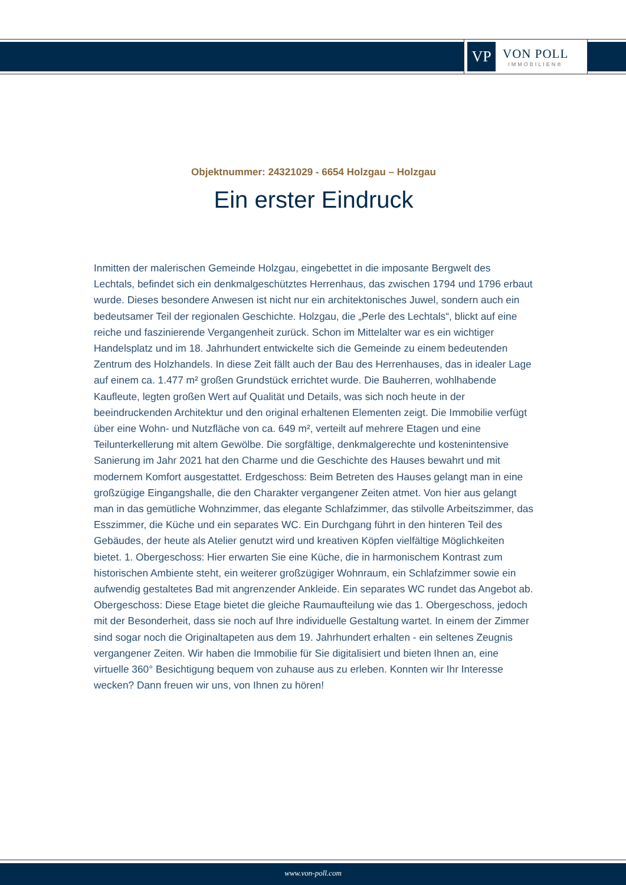VP
VON POLL
IMMOBILIEN®
Objektnummer: 24321029 - 6654 Holzgau – Holzgau
Ein erster Eindruck
Inmitten der malerischen Gemeinde Holzgau, eingebettet in die imposante Bergwelt des Lechtals, befindet sich ein denkmalgeschütztes Herrenhaus, das zwischen 1794 und 1796 erbaut wurde. Dieses besondere Anwesen ist nicht nur ein architektonisches Juwel, sondern auch ein bedeutsamer Teil der regionalen Geschichte. Holzgau, die „Perle des Lechtals“, blickt auf eine reiche und faszinierende Vergangenheit zurück. Schon im Mittelalter war es ein wichtiger Handelsplatz und im 18. Jahrhundert entwickelte sich die Gemeinde zu einem bedeutenden Zentrum des Holzhandels. In diese Zeit fällt auch der Bau des Herrenhauses, das in idealer Lage auf einem ca. 1.477 m² großen Grundstück errichtet wurde. Die Bauherren, wohlhabende Kaufleute, legten großen Wert auf Qualität und Details, was sich noch heute in der beeindruckenden Architektur und den original erhaltenen Elementen zeigt. Die Immobilie verfügt über eine Wohn- und Nutzfläche von ca. 649 m², verteilt auf mehrere Etagen und eine Teilunterkellerung mit altem Gewölbe. Die sorgfältige, denkmalgerechte und kostenintensive Sanierung im Jahr 2021 hat den Charme und die Geschichte des Hauses bewahrt und mit modernem Komfort ausgestattet. Erdgeschoss: Beim Betreten des Hauses gelangt man in eine großzügige Eingangshalle, die den Charakter vergangener Zeiten atmet. Von hier aus gelangt man in das gemütliche Wohnzimmer, das elegante Schlafzimmer, das stilvolle Arbeitszimmer, das Esszimmer, die Küche und ein separates WC. Ein Durchgang führt in den hinteren Teil des Gebäudes, der heute als Atelier genutzt wird und kreativen Köpfen vielfältige Möglichkeiten bietet. 1. Obergeschoss: Hier erwarten Sie eine Küche, die in harmonischem Kontrast zum historischen Ambiente steht, ein weiterer großzügiger Wohnraum, ein Schlafzimmer sowie ein aufwendig gestaltetes Bad mit angrenzender Ankleide. Ein separates WC rundet das Angebot ab. Obergeschoss: Diese Etage bietet die gleiche Raumaufteilung wie das 1. Obergeschoss, jedoch mit der Besonderheit, dass sie noch auf Ihre individuelle Gestaltung wartet. In einem der Zimmer sind sogar noch die Originaltapeten aus dem 19. Jahrhundert erhalten - ein seltenes Zeugnis vergangener Zeiten. Wir haben die Immobilie für Sie digitalisiert und bieten Ihnen an, eine virtuelle 360° Besichtigung bequem von zuhause aus zu erleben. Konnten wir Ihr Interesse wecken? Dann freuen wir uns, von Ihnen zu hören!
www.von-poll.com